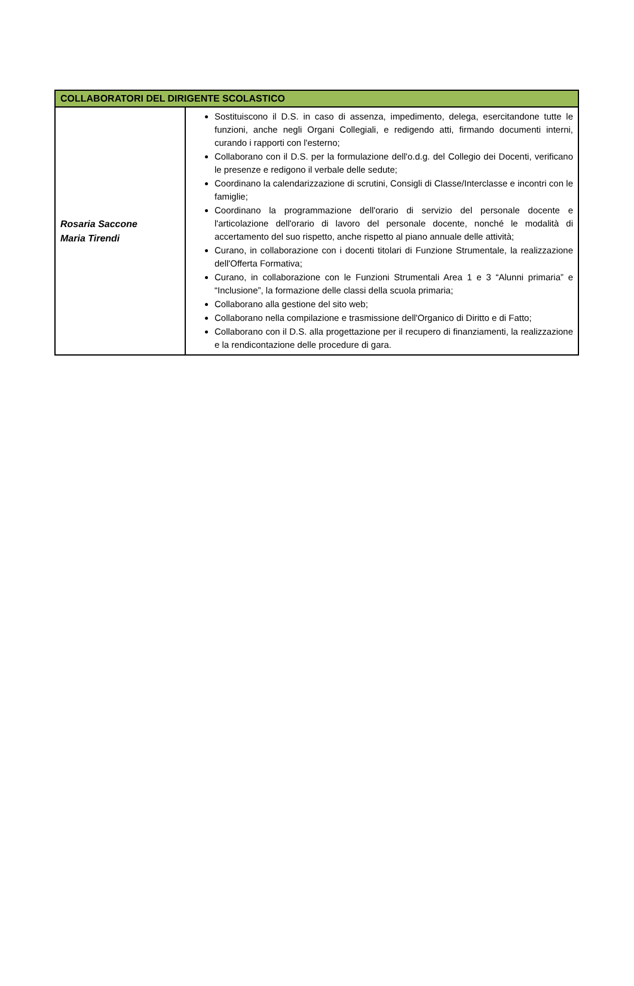| COLLABORATORI DEL DIRIGENTE SCOLASTICO | |
| --- | --- |
| Rosaria Saccone Maria Tirendi | Sostituiscono il D.S. in caso di assenza, impedimento, delega, esercitandone tutte le funzioni, anche negli Organi Collegiali, e redigendo atti, firmando documenti interni, curando i rapporti con l'esterno; Collaborano con il D.S. per la formulazione dell'o.d.g. del Collegio dei Docenti, verificano le presenze e redigono il verbale delle sedute; Coordinano la calendarizzazione di scrutini, Consigli di Classe/Interclasse e incontri con le famiglie; Coordinano la programmazione dell'orario di servizio del personale docente e l'articolazione dell'orario di lavoro del personale docente, nonché le modalità di accertamento del suo rispetto, anche rispetto al piano annuale delle attività; Curano, in collaborazione con i docenti titolari di Funzione Strumentale, la realizzazione dell'Offerta Formativa; Curano, in collaborazione con le Funzioni Strumentali Area 1 e 3 “Alunni primaria” e “Inclusione”, la formazione delle classi della scuola primaria; Collaborano alla gestione del sito web; Collaborano nella compilazione e trasmissione dell'Organico di Diritto e di Fatto; Collaborano con il D.S. alla progettazione per il recupero di finanziamenti, la realizzazione e la rendicontazione delle procedure di gara. |